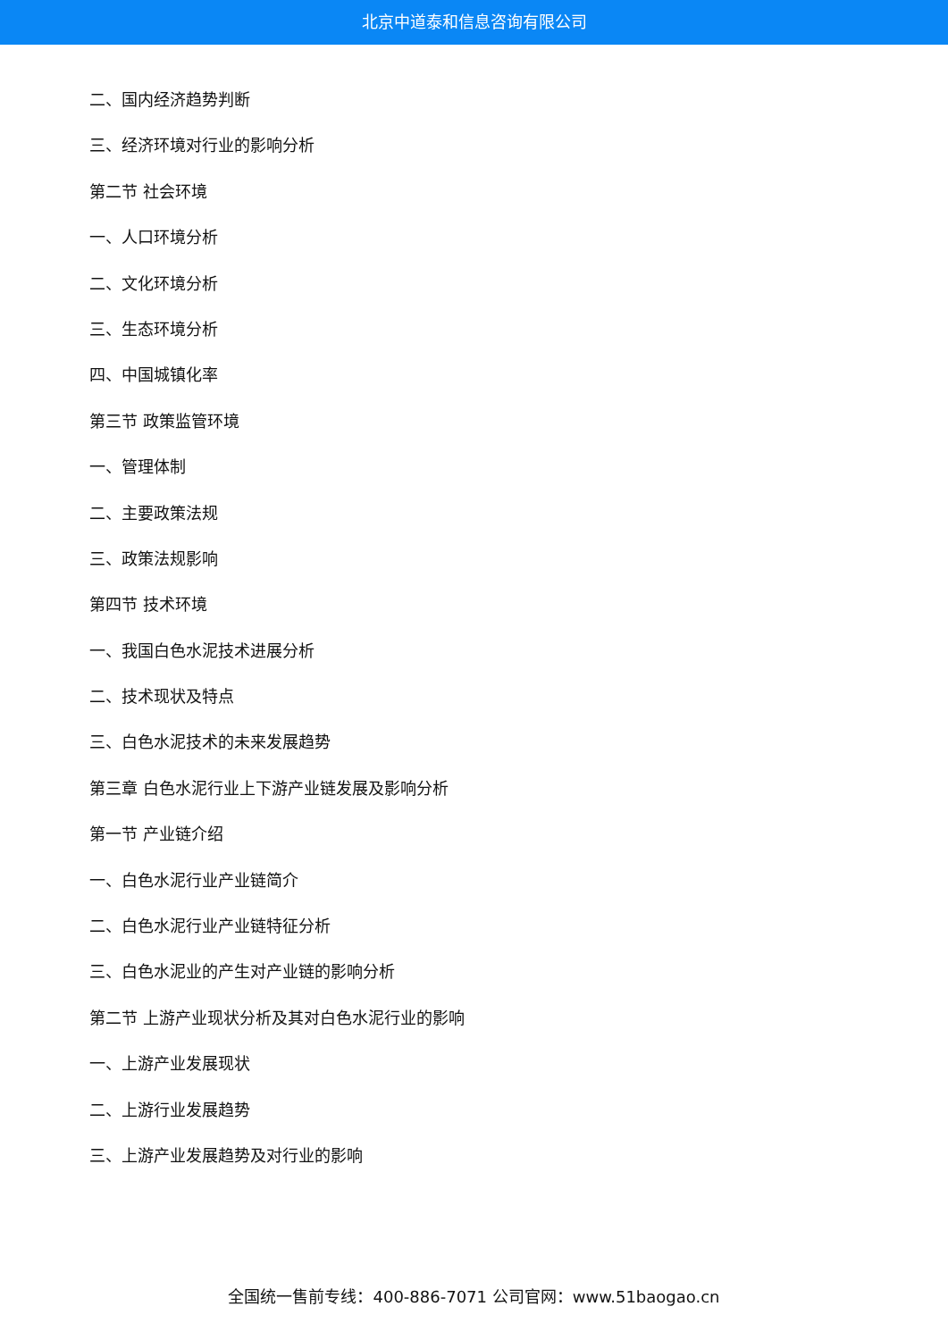北京中道泰和信息咨询有限公司
二、国内经济趋势判断
三、经济环境对行业的影响分析
第二节 社会环境
一、人口环境分析
二、文化环境分析
三、生态环境分析
四、中国城镇化率
第三节 政策监管环境
一、管理体制
二、主要政策法规
三、政策法规影响
第四节 技术环境
一、我国白色水泥技术进展分析
二、技术现状及特点
三、白色水泥技术的未来发展趋势
第三章 白色水泥行业上下游产业链发展及影响分析
第一节 产业链介绍
一、白色水泥行业产业链简介
二、白色水泥行业产业链特征分析
三、白色水泥业的产生对产业链的影响分析
第二节 上游产业现状分析及其对白色水泥行业的影响
一、上游产业发展现状
二、上游行业发展趋势
三、上游产业发展趋势及对行业的影响
全国统一售前专线：400-886-7071 公司官网：www.51baogao.cn